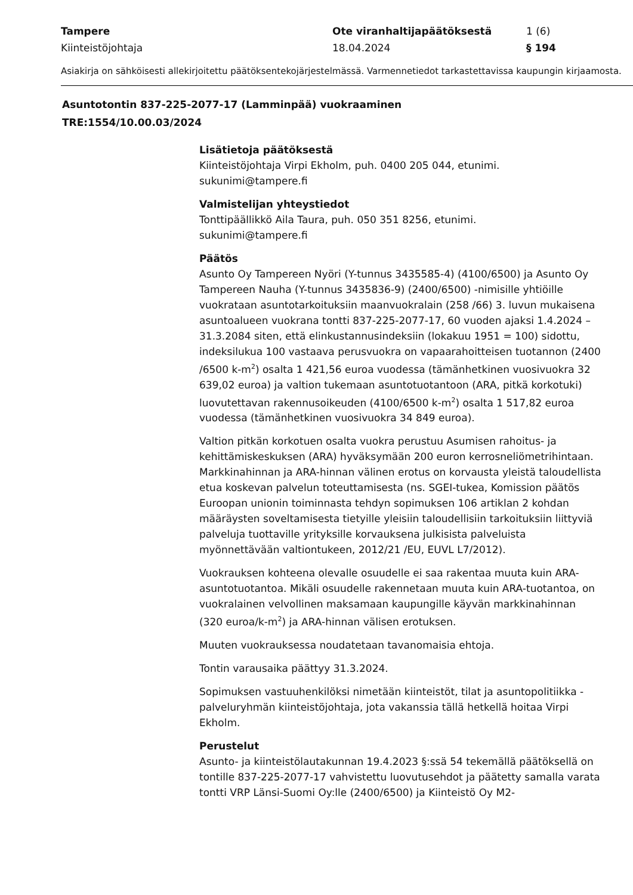Tampere Ote viranhaltijapäätöksestä 1 (6) Kiinteistöjohtaja 18.04.2024 § 194
Asiakirja on sähköisesti allekirjoitettu päätöksentekojärjestelmässä. Varmennetiedot tarkastettavissa kaupungin kirjaamosta.
Asuntotontin 837-225-2077-17 (Lamminpää) vuokraaminen
TRE:1554/10.00.03/2024
Lisätietoja päätöksestä
Kiinteistöjohtaja Virpi Ekholm, puh. 0400 205 044, etunimi.
sukunimi@tampere.fi
Valmistelijan yhteystiedot
Tonttipäällikkö Aila Taura, puh. 050 351 8256, etunimi.
sukunimi@tampere.fi
Päätös
Asunto Oy Tampereen Nyöri (Y-tunnus 3435585-4) (4100/6500) ja Asunto Oy Tampereen Nauha (Y-tunnus 3435836-9) (2400/6500) -nimisille yhtiöille vuokrataan asuntotarkoituksiin maanvuokralain (258 /66) 3. luvun mukaisena asuntoalueen vuokrana tontti 837-225-2077-17, 60 vuoden ajaksi 1.4.2024 – 31.3.2084 siten, että elinkustannusindeksiin (lokakuu 1951 = 100) sidottu, indeksilukua 100 vastaava perusvuokra on vapaarahoitteisen tuotannon (2400 /6500 k-m<sup>2</sup>) osalta 1 421,56 euroa vuodessa (tämänhetkinen vuosivuokra 32 639,02 euroa) ja valtion tukemaan asuntotuotantoon (ARA, pitkä korkotuki) luovutettavan rakennusoikeuden (4100/6500 k-m<sup>2</sup>) osalta 1 517,82 euroa vuodessa (tämänhetkinen vuosivuokra 34 849 euroa).
Valtion pitkän korkotuen osalta vuokra perustuu Asumisen rahoitus- ja kehittämiskeskuksen (ARA) hyväksymään 200 euron kerrosneliömetrihintaan. Markkinahinnan ja ARA-hinnan välinen erotus on korvausta yleistä taloudellista etua koskevan palvelun toteuttamisesta (ns. SGEI-tukea, Komission päätös Euroopan unionin toiminnasta tehdyn sopimuksen 106 artiklan 2 kohdan määräysten soveltamisesta tietyille yleisiin taloudellisiin tarkoituksiin liittyviä palveluja tuottaville yrityksille korvauksena julkisista palveluista myönnettävään valtiontukeen, 2012/21 /EU, EUVL L7/2012).
Vuokrauksen kohteena olevalle osuudelle ei saa rakentaa muuta kuin ARA-asuntotuotantoa. Mikäli osuudelle rakennetaan muuta kuin ARA-tuotantoa, on vuokralainen velvollinen maksamaan kaupungille käyvän markkinahinnan (320 euroa/k-m<sup>2</sup>) ja ARA-hinnan välisen erotuksen.
Muuten vuokrauksessa noudatetaan tavanomaisia ehtoja.
Tontin varausaika päättyy 31.3.2024.
Sopimuksen vastuuhenkilöksi nimetään kiinteistöt, tilat ja asuntopolitiikka -palveluryhmän kiinteistöjohtaja, jota vakanssia tällä hetkellä hoitaa Virpi Ekholm.
Perustelut
Asunto- ja kiinteistölautakunnan 19.4.2023 §:ssä 54 tekemällä päätöksellä on tontille 837-225-2077-17 vahvistettu luovutusehdot ja päätetty samalla varata tontti VRP Länsi-Suomi Oy:lle (2400/6500) ja Kiinteistö Oy M2-